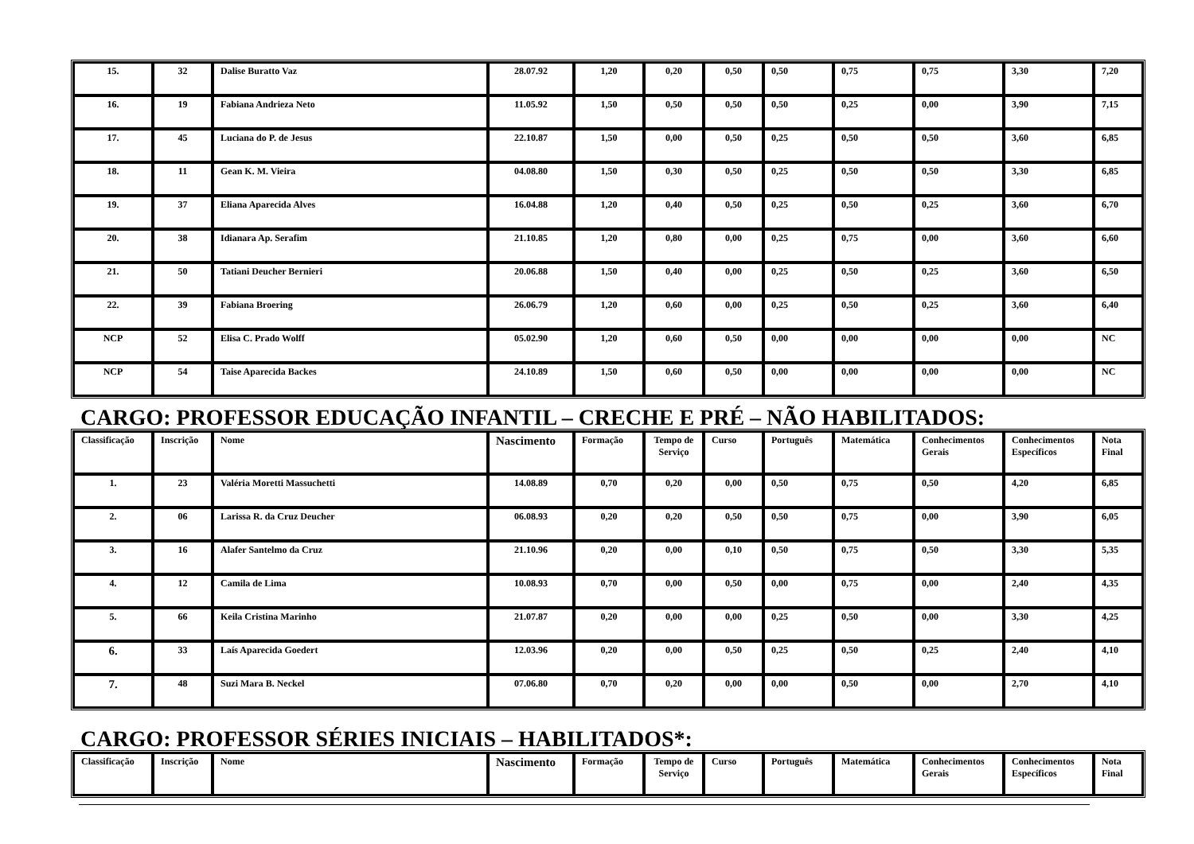| 15. | 32 | Dalise Buratto Vaz | 28.07.92 | 1,20 | 0,20 | 0,50 | 0,50 | 0,75 | 0,75 | 3,30 | 7,20 |
| 16. | 19 | Fabiana Andrieza Neto | 11.05.92 | 1,50 | 0,50 | 0,50 | 0,50 | 0,25 | 0,00 | 3,90 | 7,15 |
| 17. | 45 | Luciana do P. de Jesus | 22.10.87 | 1,50 | 0,00 | 0,50 | 0,25 | 0,50 | 0,50 | 3,60 | 6,85 |
| 18. | 11 | Gean K. M. Vieira | 04.08.80 | 1,50 | 0,30 | 0,50 | 0,25 | 0,50 | 0,50 | 3,30 | 6,85 |
| 19. | 37 | Eliana Aparecida Alves | 16.04.88 | 1,20 | 0,40 | 0,50 | 0,25 | 0,50 | 0,25 | 3,60 | 6,70 |
| 20. | 38 | Idianara Ap. Serafim | 21.10.85 | 1,20 | 0,80 | 0,00 | 0,25 | 0,75 | 0,00 | 3,60 | 6,60 |
| 21. | 50 | Tatiani Deucher Bernieri | 20.06.88 | 1,50 | 0,40 | 0,00 | 0,25 | 0,50 | 0,25 | 3,60 | 6,50 |
| 22. | 39 | Fabiana Broering | 26.06.79 | 1,20 | 0,60 | 0,00 | 0,25 | 0,50 | 0,25 | 3,60 | 6,40 |
| NCP | 52 | Elisa C. Prado Wolff | 05.02.90 | 1,20 | 0,60 | 0,50 | 0,00 | 0,00 | 0,00 | 0,00 | NC |
| NCP | 54 | Taise Aparecida Backes | 24.10.89 | 1,50 | 0,60 | 0,50 | 0,00 | 0,00 | 0,00 | 0,00 | NC |
CARGO: PROFESSOR EDUCAÇÃO INFANTIL – CRECHE E PRÉ – NÃO HABILITADOS:
| Classificação | Inscrição | Nome | Nascimento | Formação | Tempo de Serviço | Curso | Português | Matemática | Conhecimentos Gerais | Conhecimentos Específicos | Nota Final |
| --- | --- | --- | --- | --- | --- | --- | --- | --- | --- | --- | --- |
| 1. | 23 | Valéria Moretti Massuchetti | 14.08.89 | 0,70 | 0,20 | 0,00 | 0,50 | 0,75 | 0,50 | 4,20 | 6,85 |
| 2. | 06 | Larissa R. da Cruz Deucher | 06.08.93 | 0,20 | 0,20 | 0,50 | 0,50 | 0,75 | 0,00 | 3,90 | 6,05 |
| 3. | 16 | Alafer Santelmo da Cruz | 21.10.96 | 0,20 | 0,00 | 0,10 | 0,50 | 0,75 | 0,50 | 3,30 | 5,35 |
| 4. | 12 | Camila de Lima | 10.08.93 | 0,70 | 0,00 | 0,50 | 0,00 | 0,75 | 0,00 | 2,40 | 4,35 |
| 5. | 66 | Keila Cristina Marinho | 21.07.87 | 0,20 | 0,00 | 0,00 | 0,25 | 0,50 | 0,00 | 3,30 | 4,25 |
| 6. | 33 | Laís Aparecida Goedert | 12.03.96 | 0,20 | 0,00 | 0,50 | 0,25 | 0,50 | 0,25 | 2,40 | 4,10 |
| 7. | 48 | Suzi Mara B. Neckel | 07.06.80 | 0,70 | 0,20 | 0,00 | 0,00 | 0,50 | 0,00 | 2,70 | 4,10 |
CARGO: PROFESSOR SÉRIES INICIAIS – HABILITADOS*:
| Classificação | Inscrição | Nome | Nascimento | Formação | Tempo de Serviço | Curso | Português | Matemática | Conhecimentos Gerais | Conhecimentos Específicos | Nota Final |
| --- | --- | --- | --- | --- | --- | --- | --- | --- | --- | --- | --- |